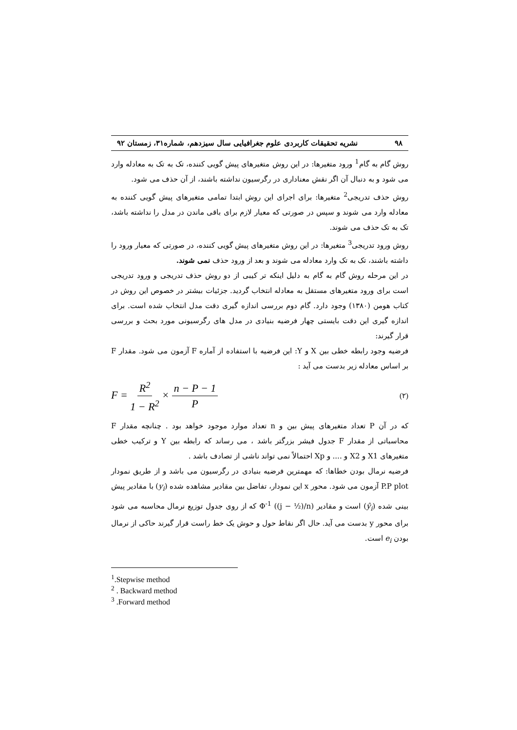۹۸ نشریه تحقیقات کاربردی علوم جغرافیایی سال سیزدهم، شماره۳۱، زمستان ۹۲
روش گام به گام<sup>1</sup> ورود متغیرها: در این روش متغیرهای پیش گویی کننده، تک به تک به معادله وارد می شود و به دنبال آن اگر نقش معناداری در رگرسیون نداشته باشند، از آن حذف می شود.
روش حذف تدریجی<sup>2</sup> متغیرها: برای اجرای این روش ابتدا تمامی متغیرهای پیش گویی کننده به معادله وارد می شوند و سپس در صورتی که معیار لازم برای باقی ماندن در مدل را نداشته باشد، تک به تک حذف می شوند.
روش ورود تدریجی<sup>3</sup> متغیرها: در این روش متغیرهای پیش گویی کننده، در صورتی که معیار ورود را داشته باشند، تک به تک وارد معادله می شوند و بعد از ورود حذف نمی شوند.
در این مرحله روش گام به گام به دلیل اینکه تر کیبی از دو روش حذف تدریجی و ورود تدریجی است برای ورود متغیرهای مستقل به معادله انتخاب گردید. جزئیات بیشتر در خصوص این روش در کتاب هومن (۱۳۸۰) وجود دارد. گام دوم بررسی اندازه گیری دقت مدل انتخاب شده است. برای اندازه گیری این دقت بایستی چهار فرضیه بنیادی در مدل های رگرسیونی مورد بحث و بررسی قرار گیرند:
فرضیه وجود رابطه خطی بین X و Y: این فرضیه با استفاده از آماره F آزمون می شود. مقدار F بر اساس معادله زیر بدست می آید :
F = R<sup>2</sup> 1 − R<sup>2</sup> × n − P − 1 P (۲)
که در آن P تعداد متغیرهای پیش بین و n تعداد موارد موجود خواهد بود . چنانچه مقدار F محاسباتی از مقدار F جدول فیشر بزرگتر باشد ، می رساند که رابطه بین Y و ترکیب خطی متغیرهای X1 و X2 و .... و Xp احتمالاً نمی تواند ناشی از تصادف باشد .
فرضیه نرمال بودن خطاها: که مهمترین فرضیه بنیادی در رگرسیون می باشد و از طریق نمودار P.P plot آزمون می شود. محور x این نمودار، تفاضل بین مقادیر مشاهده شده (y<sub>i</sub>) با مقادیر پیش بینی شده (ŷ<sub>i</sub>) است و مقادیر Φ<sup>-1</sup> ((j − ½)/n) که از روی جدول توزیع نرمال محاسبه می شود برای محور y بدست می آید. حال اگر نقاط حول و حوش یک خط راست قرار گیرند حاکی از نرمال بودن e<sub>i</sub> است.
<sup>1</sup>.Stepwise method
<sup>2</sup> . Backward method
<sup>3</sup> .Forward method